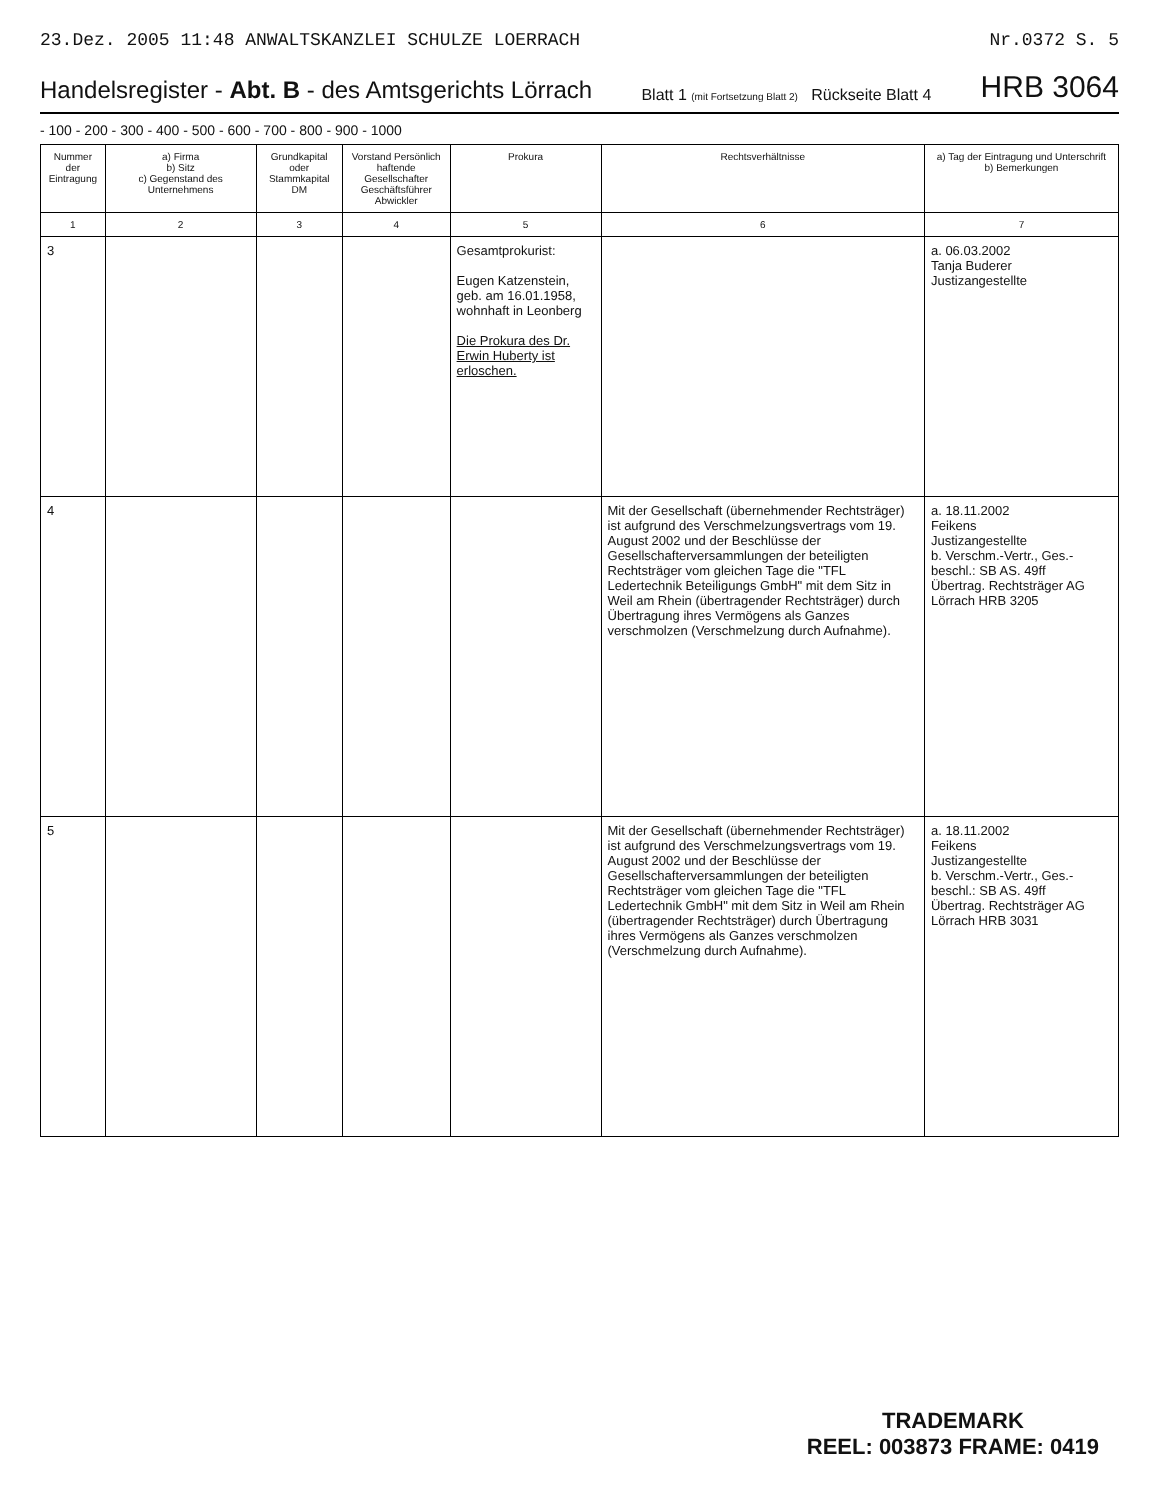23.Dez. 2005 11:48 ANWALTSKANZLEI SCHULZE LOERRACH Nr.0372 S. 5
Handelsregister - Abt. B - des Amtsgerichts Lörrach
Blatt 1 (mit Fortsetzung Blatt 2) Rückseite Blatt 4
HRB 3064
- 100 - 200 - 300 - 400 - 500 - 600 - 700 - 800 - 900 - 1000
| Nummer der Eintragung | a) Firma b) Sitz c) Gegenstand des Unternehmens | Grundkapital oder Stammkapital DM | Vorstand Persönlich haftende Gesellschafter Geschäftsführer Abwickler | Prokura | Rechtsverhältnisse | a) Tag der Eintragung und Unterschrift b) Bemerkungen |
| --- | --- | --- | --- | --- | --- | --- |
| 1 | 2 | 3 | 4 | 5 | 6 | 7 |
| 3 | | | | Gesamtprokurist: Eugen Katzenstein, geb. am 16.01.1958, wohnhaft in Leonberg Die Prokura des Dr. Erwin Huberty ist erloschen. | | a. 06.03.2002 Tanja Buderer Justizangestellte |
| 4 | | | | | Mit der Gesellschaft (übernehmender Rechtsträger) ist aufgrund des Verschmelzungsvertrags vom 19. August 2002 und der Beschlüsse der Gesellschafterversammlungen der beteiligten Rechtsträger vom gleichen Tage die "TFL Ledertechnik Beteiligungs GmbH" mit dem Sitz in Weil am Rhein (übertragender Rechtsträger) durch Übertragung ihres Vermögens als Ganzes verschmolzen (Verschmelzung durch Aufnahme). | a. 18.11.2002 Feikens Justizangestellte b. Verschm.-Vertr., Ges.-beschl.: SB AS. 49ff Übertrag. Rechtsträger AG Lörrach HRB 3205 |
| 5 | | | | | Mit der Gesellschaft (übernehmender Rechtsträger) ist aufgrund des Verschmelzungsvertrags vom 19. August 2002 und der Beschlüsse der Gesellschafterversammlungen der beteiligten Rechtsträger vom gleichen Tage die "TFL Ledertechnik GmbH" mit dem Sitz in Weil am Rhein (übertragender Rechtsträger) durch Übertragung ihres Vermögens als Ganzes verschmolzen (Verschmelzung durch Aufnahme). | a. 18.11.2002 Feikens Justizangestellte b. Verschm.-Vertr., Ges.-beschl.: SB AS. 49ff Übertrag. Rechtsträger AG Lörrach HRB 3031 |
TRADEMARK
REEL: 003873 FRAME: 0419